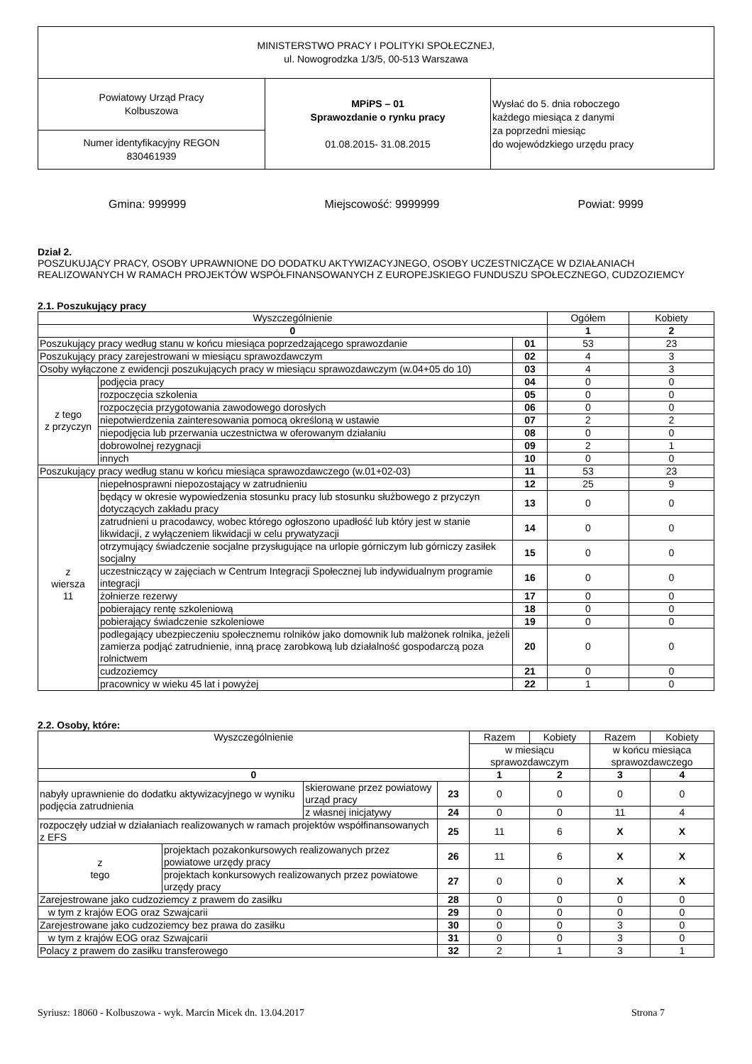| MINISTERSTWO PRACY I POLITYKI SPOŁECZNEJ, ul. Nowogrodzka 1/3/5, 00-513 Warszawa | | |
| Powiatowy Urząd Pracy Kolbuszowa | MPiPS – 01 Sprawozdanie o rynku pracy 01.08.2015- 31.08.2015 | Wysłać do 5. dnia roboczego każdego miesiąca z danymi za poprzedni miesiąc do wojewódzkiego urzędu pracy |
| Numer identyfikacyjny REGON 830461939 | | |
Gmina: 999999 Miejscowość: 9999999 Powiat: 9999
Dział 2.
POSZUKUJĄCY PRACY, OSOBY UPRAWNIONE DO DODATKU AKTYWIZACYJNEGO, OSOBY UCZESTNICZĄCE W DZIAŁANIACH REALIZOWANYCH W RAMACH PROJEKTÓW WSPÓŁFINANSOWANYCH Z EUROPEJSKIEGO FUNDUSZU SPOŁECZNEGO, CUDZOZIEMCY
2.1. Poszukujący pracy
| Wyszczególnienie | | | Ogółem | Kobiety |
| --- | --- | --- | --- | --- |
| 0 | | | 1 | 2 |
| Poszukujący pracy według stanu w końcu miesiąca poprzedzającego sprawozdanie | | 01 | 53 | 23 |
| Poszukujący pracy zarejestrowani w miesiącu sprawozdawczym | | 02 | 4 | 3 |
| Osoby wyłączone z ewidencji poszukujących pracy w miesiącu sprawozdawczym (w.04+05 do 10) | | 03 | 4 | 3 |
| z tego z przyczyn | podjęcia pracy | 04 | 0 | 0 |
| | rozpoczęcia szkolenia | 05 | 0 | 0 |
| | rozpoczęcia przygotowania zawodowego dorosłych | 06 | 0 | 0 |
| | niepotwierdzenia zainteresowania pomocą określoną w ustawie | 07 | 2 | 2 |
| | niepodjęcia lub przerwania uczestnictwa w oferowanym działaniu | 08 | 0 | 0 |
| | dobrowolnej rezygnacji | 09 | 2 | 1 |
| | innych | 10 | 0 | 0 |
| Poszukujący pracy według stanu w końcu miesiąca sprawozdawczego (w.01+02-03) | | 11 | 53 | 23 |
| z wiersza 11 | niepełnosprawni niepozostający w zatrudnieniu | 12 | 25 | 9 |
| | będący w okresie wypowiedzenia stosunku pracy lub stosunku służbowego z przyczyn dotyczących zakładu pracy | 13 | 0 | 0 |
| | zatrudnieni u pracodawcy, wobec którego ogłoszono upadłość lub który jest w stanie likwidacji, z wyłączeniem likwidacji w celu prywatyzacji | 14 | 0 | 0 |
| | otrzymujący świadczenie socjalne przysługujące na urlopie górniczym lub górniczy zasiłek socjalny | 15 | 0 | 0 |
| | uczestniczący w zajęciach w Centrum Integracji Społecznej lub indywidualnym programie integracji | 16 | 0 | 0 |
| | żołnierze rezerwy | 17 | 0 | 0 |
| | pobierający rentę szkoleniową | 18 | 0 | 0 |
| | pobierający świadczenie szkoleniowe | 19 | 0 | 0 |
| | podlegający ubezpieczeniu społecznemu rolników jako domownik lub małżonek rolnika, jeżeli zamierza podjąć zatrudnienie, inną pracę zarobkową lub działalność gospodarczą poza rolnictwem | 20 | 0 | 0 |
| | cudzoziemcy | 21 | 0 | 0 |
| | pracownicy w wieku 45 lat i powyżej | 22 | 1 | 0 |
2.2. Osoby, które:
| Wyszczególnienie | | | | Razem | Kobiety | Razem | Kobiety |
| --- | --- | --- | --- | --- | --- | --- | --- |
| | | | | w miesiącu sprawozdawczym | | w końcu miesiąca sprawozdawczego | |
| 0 | | | | 1 | 2 | 3 | 4 |
| nabyły uprawnienie do dodatku aktywizacyjnego w wyniku podjęcia zatrudnienia | | skierowane przez powiatowy urząd pracy | 23 | 0 | 0 | 0 | 0 |
| | | z własnej inicjatywy | 24 | 0 | 0 | 11 | 4 |
| rozpoczęły udział w działaniach realizowanych w ramach projektów współfinansowanych z EFS | | | 25 | 11 | 6 | X | X |
| z tego | projektach pozakonkursowych realizowanych przez powiatowe urzędy pracy | | 26 | 11 | 6 | X | X |
| | projektach konkursowych realizowanych przez powiatowe urzędy pracy | | 27 | 0 | 0 | X | X |
| Zarejestrowane jako cudzoziemcy z prawem do zasiłku | | | 28 | 0 | 0 | 0 | 0 |
| w tym z krajów EOG oraz Szwajcarii | | | 29 | 0 | 0 | 0 | 0 |
| Zarejestrowane jako cudzoziemcy bez prawa do zasiłku | | | 30 | 0 | 0 | 3 | 0 |
| w tym z krajów EOG oraz Szwajcarii | | | 31 | 0 | 0 | 3 | 0 |
| Polacy z prawem do zasiłku transferowego | | | 32 | 2 | 1 | 3 | 1 |
Syriusz: 18060 - Kolbuszowa - wyk. Marcin Micek dn. 13.04.2017 Strona 7